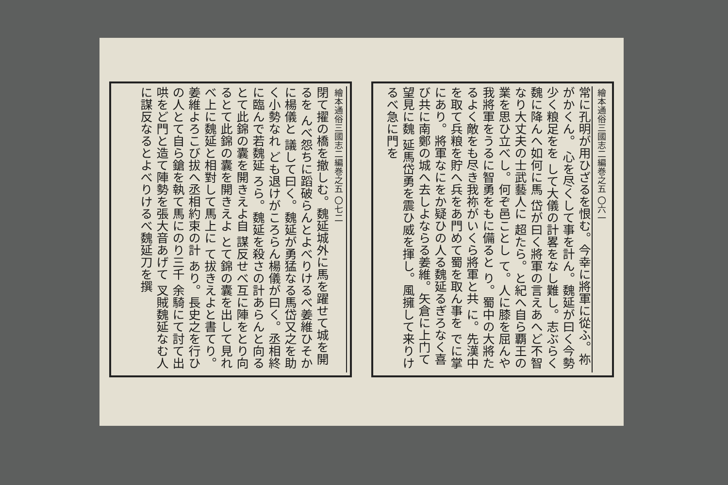閉て擢の橋を撤しむ。魏延城外に馬を躍せて城を開るを んべ怨ちに蹈破らんとよべりけるべ姜維ひそかに楊儀と 議して曰く。魏延が勇猛なる馬岱又之を助く小勢なれ ども退けがころらん楊儀が曰く。丞相終に臨んで若魏延 ろら。魏延を殺さの計あらんと向るとて此錦の囊を開きえよ自 謀反せべ互に陣をとり向るとて此錦の囊を開きえよ とて錦の囊を出して見れべ上に魏延と相對して馬上に て拔きえよと書てり。姜維よろこび拔へ丞相約束の計 あり。長史之を行ひの人とて自ら鎗を執て馬にのり三千 余騎にて討て出哄をど門と造て陣勢を張大音あげて 叉賊魏延なむ人に謀反なるとよべりけるべ魏延刀を撰
繪本通俗三國志二編巻之五 〇七二
繪本通俗三國志二編巻之五 〇六一
常に孔明が用ひざるを恨む。今幸に將軍に從ふ。祢がかくん。 心を尽くして事を計ん。魏延が曰く今勢少く粮足をを して大儀の計畧をなし難し。志ぶらく魏に降んへ如何に馬 岱が曰く將軍の言えあへど不智なり大丈夫の士武藝人に 超たら。と紀へ自ら覇王の業を思ひ立べし。何ぞ邑ことし て。人に膝を屈んや我將軍をうるに智勇をもに備ると り。蜀中の大將たるよく敵をも尽き我祢がいくら將軍と共 に。先漢中を取て兵粮を貯へ兵をあ門めて蜀を取ん事を でに掌にあり。將軍なにをか疑ひの人る魏延るぎろなく喜 び共に南鄭の城へ去しよならる姜維。矢倉に上门て望見に魏 延馬岱勇を震ひ威を揮し。風擁して来りけるべ急に門を